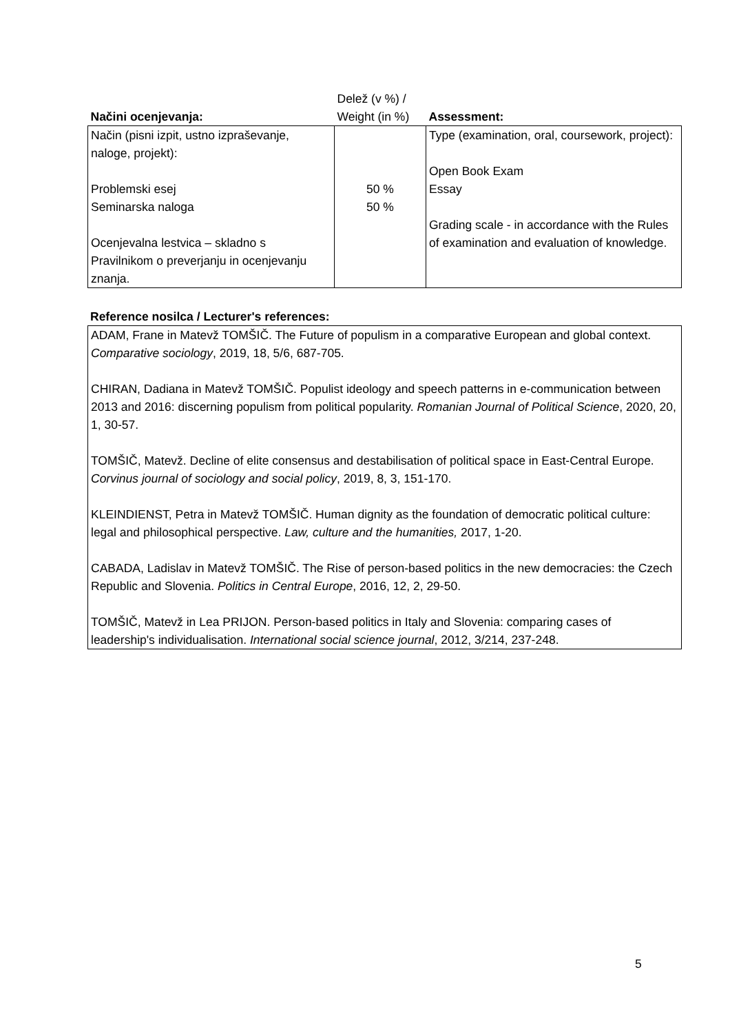| Načini ocenjevanja: | Delež (v %) / Weight (in %) | Assessment: |
| --- | --- | --- |
| Način (pisni izpit, ustno izpraševanje, naloge, projekt): Problemski esej Seminarska naloga Ocenjevalna lestvica – skladno s Pravilnikom o preverjanju in ocenjevanju znanja. | 50 % 50 % | Type (examination, oral, coursework, project): Open Book Exam Essay Grading scale - in accordance with the Rules of examination and evaluation of knowledge. |
Reference nosilca / Lecturer's references:
ADAM, Frane in Matevž TOMŠIČ. The Future of populism in a comparative European and global context. Comparative sociology, 2019, 18, 5/6, 687-705.
CHIRAN, Dadiana in Matevž TOMŠIČ. Populist ideology and speech patterns in e-communication between 2013 and 2016: discerning populism from political popularity. Romanian Journal of Political Science, 2020, 20, 1, 30-57.
TOMŠIČ, Matevž. Decline of elite consensus and destabilisation of political space in East-Central Europe. Corvinus journal of sociology and social policy, 2019, 8, 3, 151-170.
KLEINDIENST, Petra in Matevž TOMŠIČ. Human dignity as the foundation of democratic political culture: legal and philosophical perspective. Law, culture and the humanities, 2017, 1-20.
CABADA, Ladislav in Matevž TOMŠIČ. The Rise of person-based politics in the new democracies: the Czech Republic and Slovenia. Politics in Central Europe, 2016, 12, 2, 29-50.
TOMŠIČ, Matevž in Lea PRIJON. Person-based politics in Italy and Slovenia: comparing cases of leadership's individualisation. International social science journal, 2012, 3/214, 237-248.
5